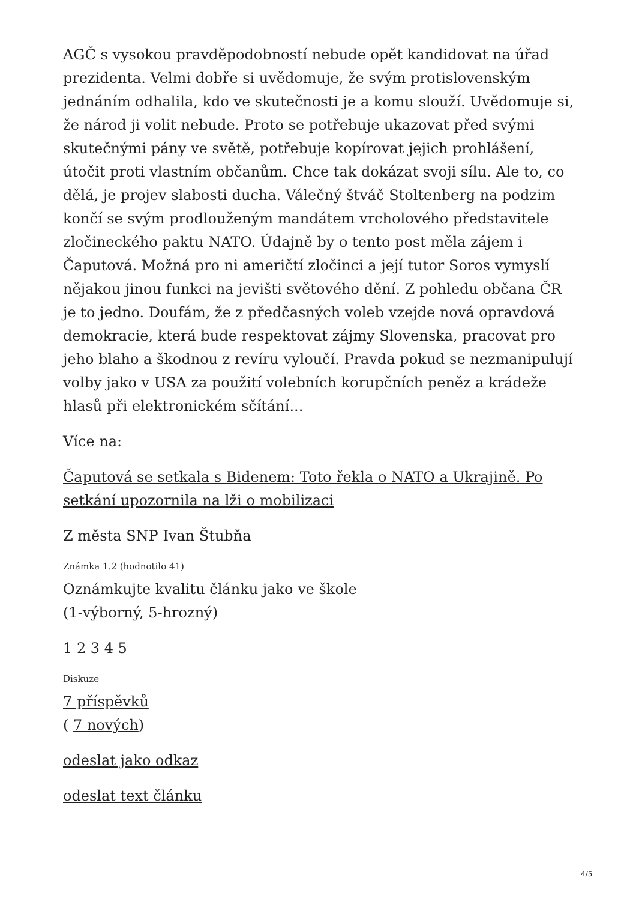AGČ s vysokou pravděpodobností nebude opět kandidovat na úřad prezidenta. Velmi dobře si uvědomuje, že svým protislovenským jednáním odhalila, kdo ve skutečnosti je a komu slouží. Uvědomuje si, že národ ji volit nebude. Proto se potřebuje ukazovat před svými skutečnými pány ve světě, potřebuje kopírovat jejich prohlášení, útočit proti vlastním občanům. Chce tak dokázat svoji sílu. Ale to, co dělá, je projev slabosti ducha. Válečný štváč Stoltenberg na podzim končí se svým prodlouženým mandátem vrcholového představitele zločineckého paktu NATO. Údajně by o tento post měla zájem i Čaputová. Možná pro ni američtí zločinci a její tutor Soros vymyslí nějakou jinou funkci na jevišti světového dění. Z pohledu občana ČR je to jedno. Doufám, že z předčasných voleb vzejde nová opravdová demokracie, která bude respektovat zájmy Slovenska, pracovat pro jeho blaho a škodnou z revíru vyloučí. Pravda pokud se nezmanipulují volby jako v USA za použití volebních korupčních peněz a krádeže hlasů při elektronickém sčítání...
Více na:
Čaputová se setkala s Bidenem: Toto řekla o NATO a Ukrajině. Po setkání upozornila na lži o mobilizaci
Z města SNP Ivan Štubňa
Známka 1.2 (hodnotilo 41)
Oznámkujte kvalitu článku jako ve škole
(1-výborný, 5-hrozný)
1 2 3 4 5
Diskuze
7 příspěvků
( 7 nových)
odeslat jako odkaz
odeslat text článku
4/5